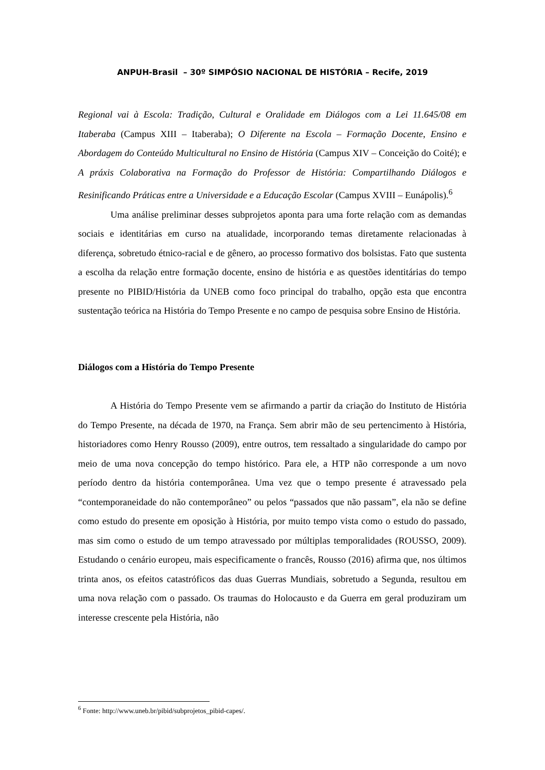ANPUH-Brasil – 30º SIMPÓSIO NACIONAL DE HISTÓRIA – Recife, 2019
Regional vai à Escola: Tradição, Cultural e Oralidade em Diálogos com a Lei 11.645/08 em Itaberaba (Campus XIII – Itaberaba); O Diferente na Escola – Formação Docente, Ensino e Abordagem do Conteúdo Multicultural no Ensino de História (Campus XIV – Conceição do Coité); e A práxis Colaborativa na Formação do Professor de História: Compartilhando Diálogos e Resinificando Práticas entre a Universidade e a Educação Escolar (Campus XVIII – Eunápolis).<sup>6</sup>
Uma análise preliminar desses subprojetos aponta para uma forte relação com as demandas sociais e identitárias em curso na atualidade, incorporando temas diretamente relacionadas à diferença, sobretudo étnico-racial e de gênero, ao processo formativo dos bolsistas. Fato que sustenta a escolha da relação entre formação docente, ensino de história e as questões identitárias do tempo presente no PIBID/História da UNEB como foco principal do trabalho, opção esta que encontra sustentação teórica na História do Tempo Presente e no campo de pesquisa sobre Ensino de História.
Diálogos com a História do Tempo Presente
A História do Tempo Presente vem se afirmando a partir da criação do Instituto de História do Tempo Presente, na década de 1970, na França. Sem abrir mão de seu pertencimento à História, historiadores como Henry Rousso (2009), entre outros, tem ressaltado a singularidade do campo por meio de uma nova concepção do tempo histórico. Para ele, a HTP não corresponde a um novo período dentro da história contemporânea. Uma vez que o tempo presente é atravessado pela “contemporaneidade do não contemporâneo” ou pelos “passados que não passam”, ela não se define como estudo do presente em oposição à História, por muito tempo vista como o estudo do passado, mas sim como o estudo de um tempo atravessado por múltiplas temporalidades (ROUSSO, 2009). Estudando o cenário europeu, mais especificamente o francês, Rousso (2016) afirma que, nos últimos trinta anos, os efeitos catastróficos das duas Guerras Mundiais, sobretudo a Segunda, resultou em uma nova relação com o passado. Os traumas do Holocausto e da Guerra em geral produziram um interesse crescente pela História, não
<sup>6</sup> Fonte: http://www.uneb.br/pibid/subprojetos_pibid-capes/.